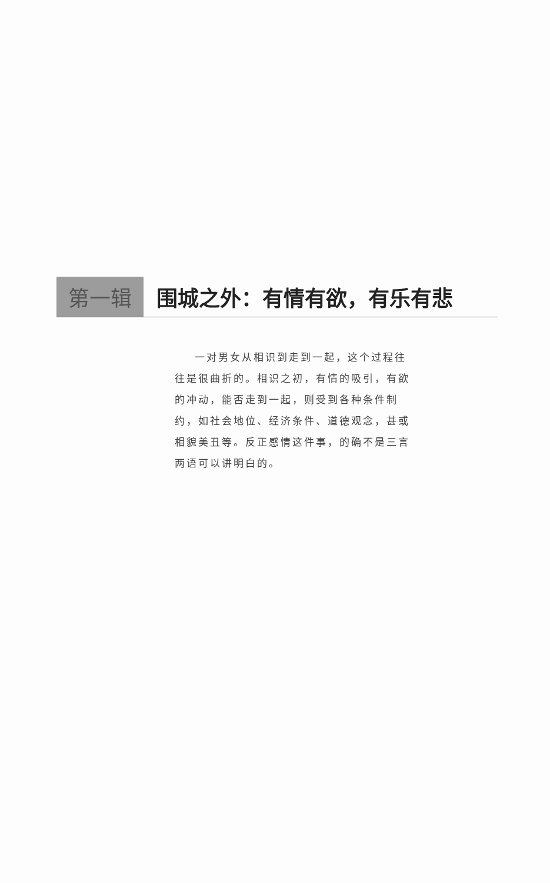第一辑 围城之外：有情有欲，有乐有悲
一对男女从相识到走到一起，这个过程往往是很曲折的。相识之初，有情的吸引，有欲的冲动，能否走到一起，则受到各种条件制约，如社会地位、经济条件、道德观念，甚或相貌美丑等。反正感情这件事，的确不是三言两语可以讲明白的。